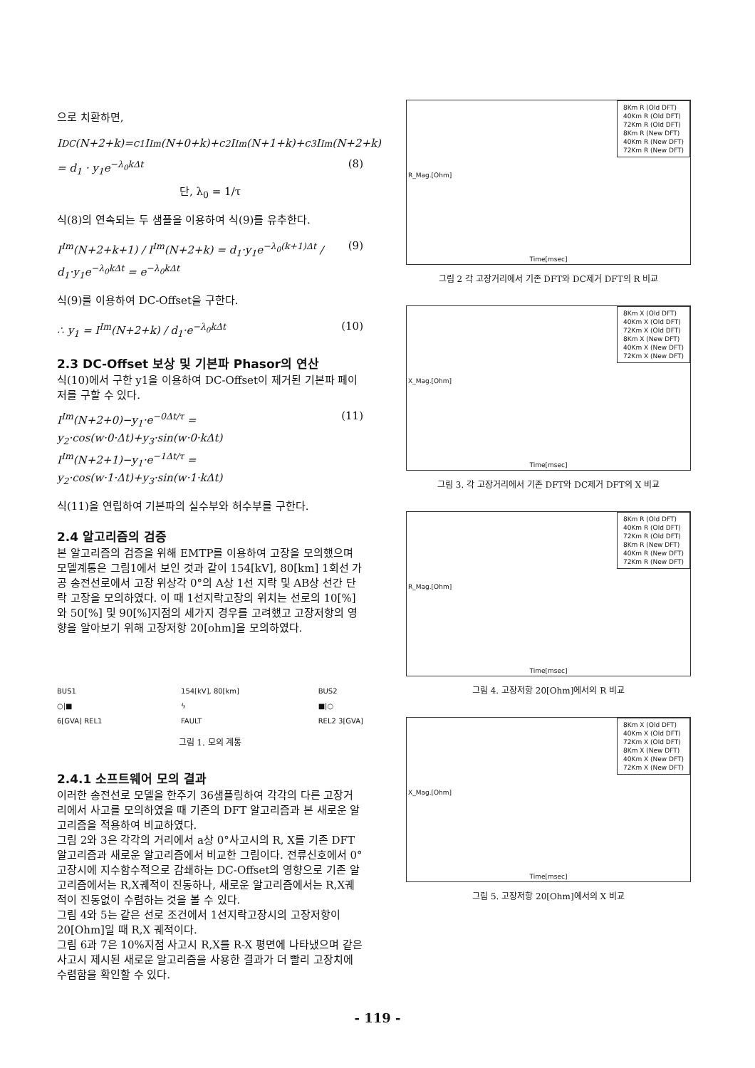으로 치환하면,
I<sup>DC</sup>(N+2+k)=c<sub>1</sub>I<sup>Im</sup>(N+0+k)+c<sub>2</sub>I<sup>Im</sup>(N+1+k)+c<sub>3</sub>I<sup>Im</sup>(N+2+k)
= d<sub>1</sub> · y<sub>1</sub>e<sup>−λ<sub>0</sub>kΔt</sup> (8)
단, λ<sub>0</sub> = 1/τ
식(8)의 연속되는 두 샘플을 이용하여 식(9)를 유추한다.
I<sup>Im</sup>(N+2+k+1) / I<sup>Im</sup>(N+2+k) = d<sub>1</sub>·y<sub>1</sub>e<sup>−λ<sub>0</sub>(k+1)Δt</sup> / d<sub>1</sub>·y<sub>1</sub>e<sup>−λ<sub>0</sub>kΔt</sup> = e<sup>−λ<sub>0</sub>kΔt</sup> (9)
식(9)를 이용하여 DC-Offset을 구한다.
∴ y<sub>1</sub> = I<sup>Im</sup>(N+2+k) / d<sub>1</sub>·e<sup>−λ<sub>0</sub>kΔt</sup> (10)
2.3 DC-Offset 보상 및 기본파 Phasor의 연산
식(10)에서 구한 y1을 이용하여 DC-Offset이 제거된 기본파 페이저를 구할 수 있다.
I<sup>Im</sup>(N+2+0)−y<sub>1</sub>·e<sup>−0Δt/τ</sup> = y<sub>2</sub>·cos(w·0·Δt)+y<sub>3</sub>·sin(w·0·kΔt)
I<sup>Im</sup>(N+2+1)−y<sub>1</sub>·e<sup>−1Δt/τ</sup> = y<sub>2</sub>·cos(w·1·Δt)+y<sub>3</sub>·sin(w·1·kΔt) (11)
식(11)을 연립하여 기본파의 실수부와 허수부를 구한다.
2.4 알고리즘의 검증
본 알고리즘의 검증을 위해 EMTP를 이용하여 고장을 모의했으며 모델계통은 그림1에서 보인 것과 같이 154[kV], 80[km] 1회선 가공 송전선로에서 고장 위상각 0°의 A상 1선 지락 및 AB상 선간 단락 고장을 모의하였다. 이 때 1선지락고장의 위치는 선로의 10[%]와 50[%] 및 90[%]지점의 세가지 경우를 고려했고 고장저항의 영향을 알아보기 위해 고장저항 20[ohm]을 모의하였다.
BUS1
○|■
6[GVA] REL1 154[kV], 80[km]
ϟ
FAULT BUS2
■|○
REL2 3[GVA]
그림 1. 모의 계통
2.4.1 소프트웨어 모의 결과
이러한 송전선로 모델을 한주기 36샘플링하여 각각의 다른 고장거리에서 사고를 모의하였을 때 기존의 DFT 알고리즘과 본 새로운 알고리즘을 적용하여 비교하였다.
그림 2와 3은 각각의 거리에서 a상 0°사고시의 R, X를 기존 DFT 알고리즘과 새로운 알고리즘에서 비교한 그림이다. 전류신호에서 0°고장시에 지수함수적으로 감쇄하는 DC-Offset의 영향으로 기존 알고리즘에서는 R,X궤적이 진동하나, 새로운 알고리즘에서는 R,X궤적이 진동없이 수렴하는 것을 볼 수 있다.
그림 4와 5는 같은 선로 조건에서 1선지락고장시의 고장저항이 20[Ohm]일 때 R,X 궤적이다.
그림 6과 7은 10%지점 사고시 R,X를 R-X 평면에 나타냈으며 같은 사고시 제시된 새로운 알고리즘을 사용한 결과가 더 빨리 고장치에 수렴함을 확인할 수 있다.
8Km R (Old DFT)
40Km R (Old DFT)
72Km R (Old DFT)
8Km R (New DFT)
40Km R (New DFT)
72Km R (New DFT)
Time[msec]
R_Mag.[Ohm]
그림 2 각 고장거리에서 기존 DFT와 DC제거 DFT의 R 비교
8Km X (Old DFT)
40Km X (Old DFT)
72Km X (Old DFT)
8Km X (New DFT)
40Km X (New DFT)
72Km X (New DFT)
Time[msec]
X_Mag.[Ohm]
그림 3. 각 고장거리에서 기존 DFT와 DC제거 DFT의 X 비교
8Km R (Old DFT)
40Km R (Old DFT)
72Km R (Old DFT)
8Km R (New DFT)
40Km R (New DFT)
72Km R (New DFT)
Time[msec]
R_Mag.[Ohm]
그림 4. 고장저항 20[Ohm]에서의 R 비교
8Km X (Old DFT)
40Km X (Old DFT)
72Km X (Old DFT)
8Km X (New DFT)
40Km X (New DFT)
72Km X (New DFT)
Time[msec]
X_Mag.[Ohm]
그림 5. 고장저항 20[Ohm]에서의 X 비교
- 119 -